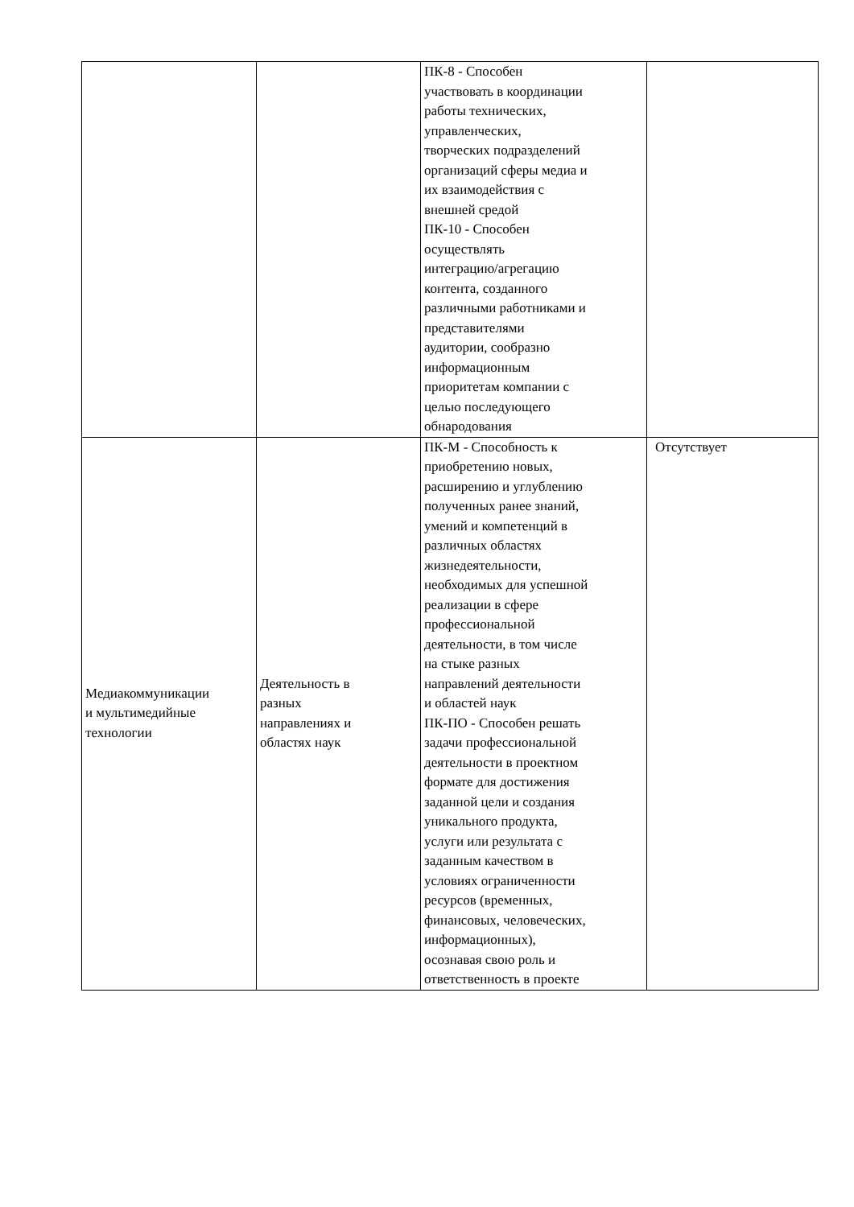| | | ПК-8 - Способен участвовать в координации работы технических, управленческих, творческих подразделений организаций сферы медиа и их взаимодействия с внешней средой ПК-10 - Способен осуществлять интеграцию/агрегацию контента, созданного различными работниками и представителями аудитории, сообразно информационным приоритетам компании с целью последующего обнародования | |
| Медиакоммуникации и мультимедийные технологии | Деятельность в разных направлениях и областях наук | ПК-М - Способность к приобретению новых, расширению и углублению полученных ранее знаний, умений и компетенций в различных областях жизнедеятельности, необходимых для успешной реализации в сфере профессиональной деятельности, в том числе на стыке разных направлений деятельности и областей наук ПК-ПО - Способен решать задачи профессиональной деятельности в проектном формате для достижения заданной цели и создания уникального продукта, услуги или результата с заданным качеством в условиях ограниченности ресурсов (временных, финансовых, человеческих, информационных), осознавая свою роль и ответственность в проекте | Отсутствует |